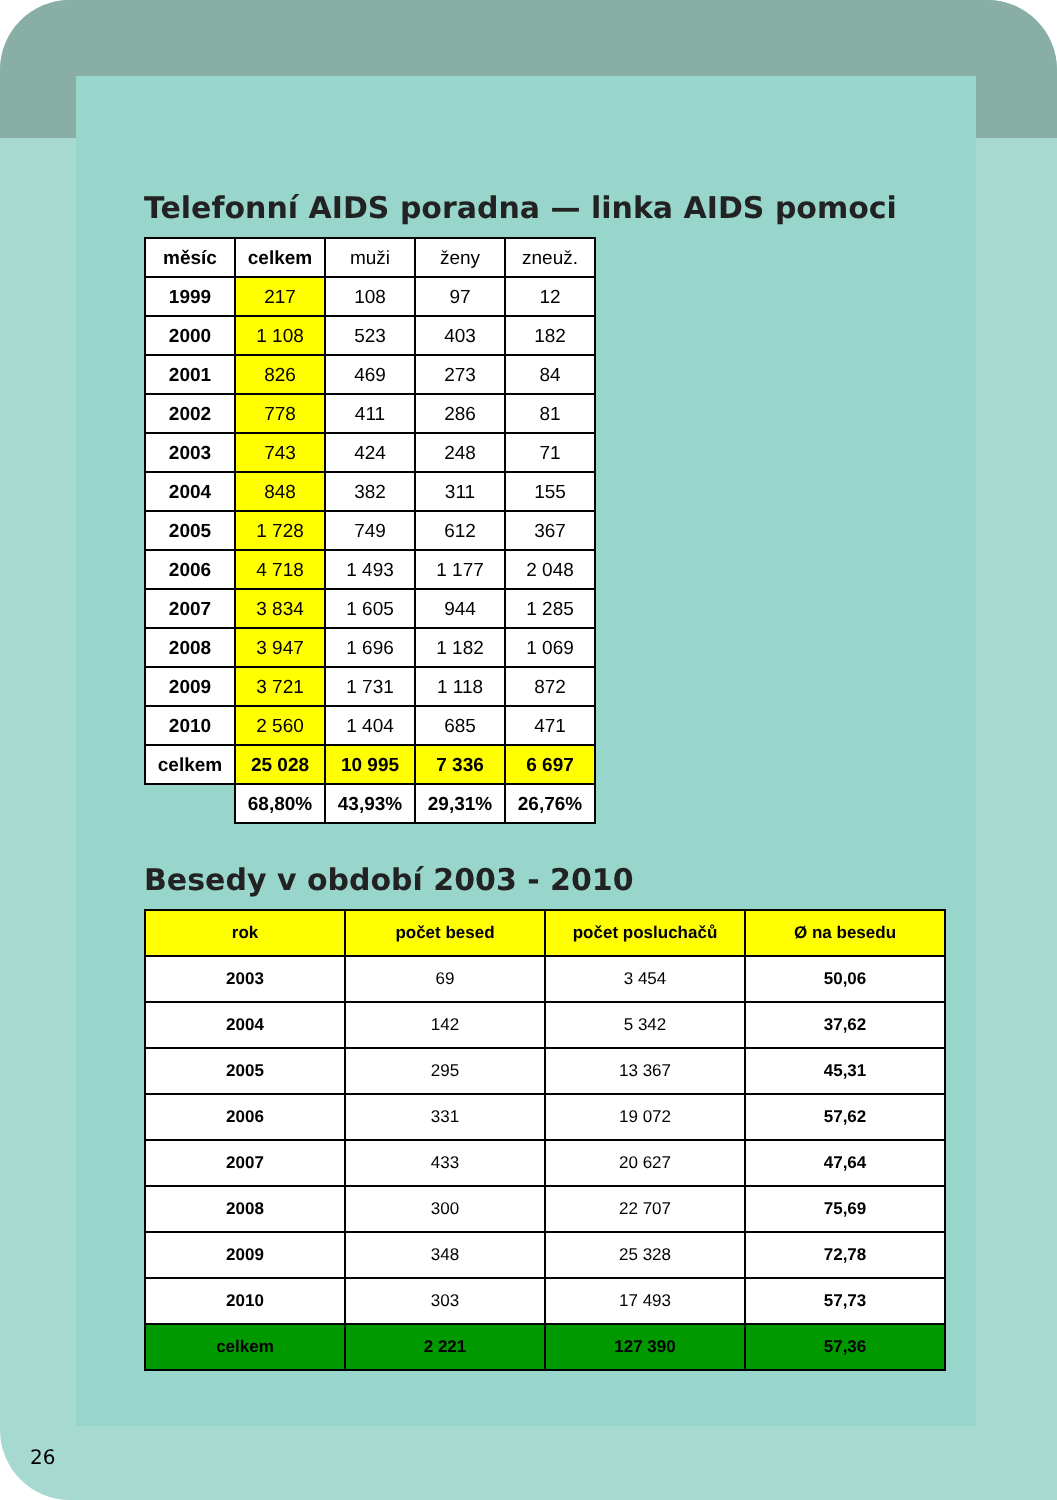Telefonní AIDS poradna — linka AIDS pomoci
| měsíc | celkem | muži | ženy | zneuž. |
| --- | --- | --- | --- | --- |
| 1999 | 217 | 108 | 97 | 12 |
| 2000 | 1 108 | 523 | 403 | 182 |
| 2001 | 826 | 469 | 273 | 84 |
| 2002 | 778 | 411 | 286 | 81 |
| 2003 | 743 | 424 | 248 | 71 |
| 2004 | 848 | 382 | 311 | 155 |
| 2005 | 1 728 | 749 | 612 | 367 |
| 2006 | 4 718 | 1 493 | 1 177 | 2 048 |
| 2007 | 3 834 | 1 605 | 944 | 1 285 |
| 2008 | 3 947 | 1 696 | 1 182 | 1 069 |
| 2009 | 3 721 | 1 731 | 1 118 | 872 |
| 2010 | 2 560 | 1 404 | 685 | 471 |
| celkem | 25 028 | 10 995 | 7 336 | 6 697 |
| | 68,80% | 43,93% | 29,31% | 26,76% |
Besedy v období 2003 - 2010
| rok | počet besed | počet posluchačů | Ø na besedu |
| --- | --- | --- | --- |
| 2003 | 69 | 3 454 | 50,06 |
| 2004 | 142 | 5 342 | 37,62 |
| 2005 | 295 | 13 367 | 45,31 |
| 2006 | 331 | 19 072 | 57,62 |
| 2007 | 433 | 20 627 | 47,64 |
| 2008 | 300 | 22 707 | 75,69 |
| 2009 | 348 | 25 328 | 72,78 |
| 2010 | 303 | 17 493 | 57,73 |
| celkem | 2 221 | 127 390 | 57,36 |
26